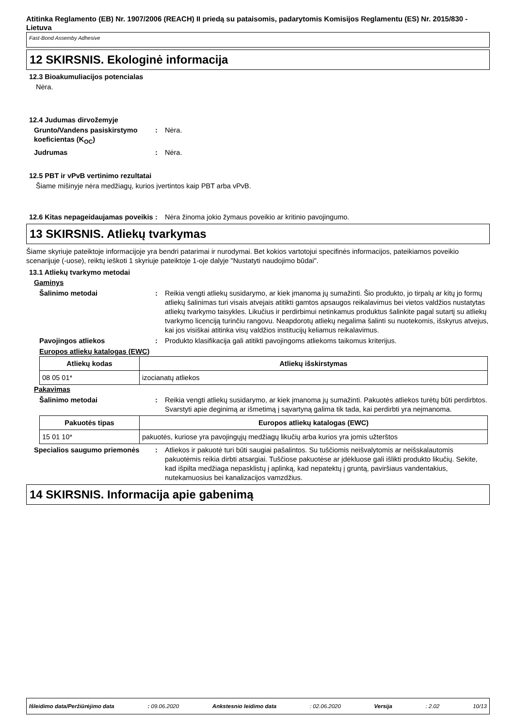Atitinka Reglamento (EB) Nr. 1907/2006 (REACH) II priedą su pataisomis, padarytomis Komisijos Reglamentu (ES) Nr. 2015/830 - Lietuva
Fast-Bond Assemby Adhesive
12 SKIRSNIS. Ekologinė informacija
12.3 Bioakumuliacijos potencialas
Nėra.
12.4 Judumas dirvožemyje
Grunto/Vandens pasiskirstymo koeficientas (K<sub>OC</sub>)
: Nėra.
Judrumas : Nėra.
12.5 PBT ir vPvB vertinimo rezultatai
Šiame mišinyje nėra medžiagų, kurios įvertintos kaip PBT arba vPvB.
12.6 Kitas nepageidaujamas poveikis
: Nėra žinoma jokio žymaus poveikio ar kritinio pavojingumo.
13 SKIRSNIS. Atliekų tvarkymas
Šiame skyriuje pateiktoje informacijoje yra bendri patarimai ir nurodymai. Bet kokios vartotojui specifinės informacijos, pateikiamos poveikio scenarijuje (-uose), reiktų ieškoti 1 skyriuje pateiktoje 1-oje dalyje "Nustatyti naudojimo būdai".
13.1 Atliekų tvarkymo metodai
Gaminys
Šalinimo metodai : Reikia vengti atliekų susidarymo, ar kiek įmanoma jų sumažinti. Šio produkto, jo tirpalų ar kitų jo formų atliekų šalinimas turi visais atvejais atitikti gamtos apsaugos reikalavimus bei vietos valdžios nustatytas atliekų tvarkymo taisykles. Likučius ir perdirbimui netinkamus produktus šalinkite pagal sutartį su atliekų tvarkymo licenciją turinčiu rangovu. Neapdorotų atliekų negalima šalinti su nuotekomis, išskyrus atvejus, kai jos visiškai atitinka visų valdžios institucijų keliamus reikalavimus.
Pavojingos atliekos : Produkto klasifikacija gali atitikti pavojingoms atliekoms taikomus kriterijus.
Europos atliekų katalogas (EWC)
| Atliekų kodas | Atliekų išskirstymas |
| --- | --- |
| 08 05 01* | izocianatų atliekos |
Pakavimas
Šalinimo metodai : Reikia vengti atliekų susidarymo, ar kiek įmanoma jų sumažinti. Pakuotės atliekos turėtų būti perdirbtos. Svarstyti apie deginimą ar išmetimą į sąvartyną galima tik tada, kai perdirbti yra neįmanoma.
| Pakuotės tipas | Europos atliekų katalogas (EWC) |
| --- | --- |
| 15 01 10* | pakuotės, kuriose yra pavojingųjų medžiagų likučių arba kurios yra jomis užterštos |
Specialios saugumo priemonės : Atliekos ir pakuotė turi būti saugiai pašalintos. Su tuščiomis neišvalytomis ar neišskalautomis pakuotėmis reikia dirbti atsargiai. Tuščiose pakuotėse ar įdėkluose gali išlikti produkto likučių. Sekite, kad išpilta medžiaga nepasklistų į aplinką, kad nepatektų į gruntą, paviršiaus vandentakius, nutekamuosius bei kanalizacijos vamzdžius.
14 SKIRSNIS. Informacija apie gabenimą
Išleidimo data/Peržiūrėjimo data: 09.06.2020 Ankstesnio leidimo data: 02.06.2020 Versija: 2.02 10/13